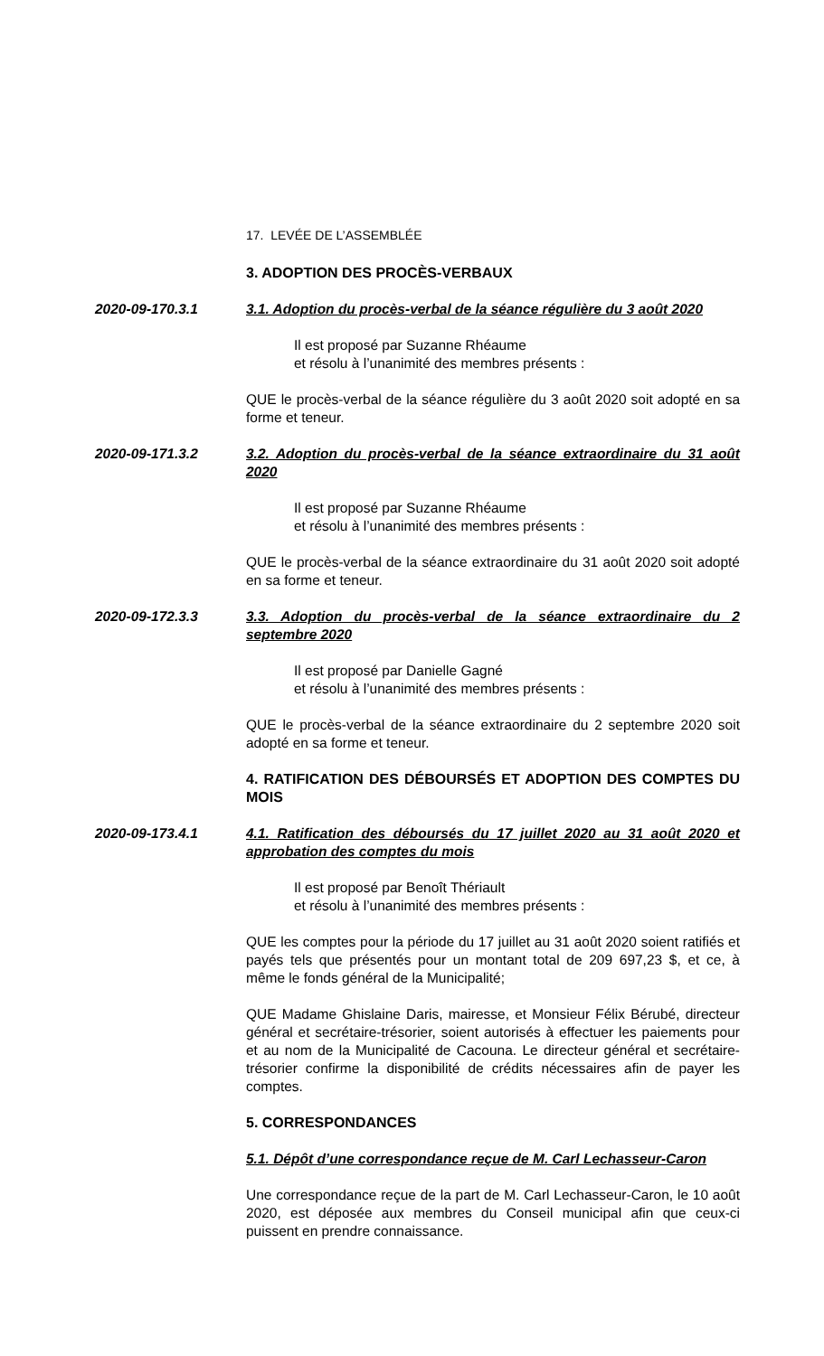17. LEVÉE DE L’ASSEMBLÉE
3. ADOPTION DES PROCÈS-VERBAUX
2020-09-170.3.1 3.1. Adoption du procès-verbal de la séance régulière du 3 août 2020
Il est proposé par Suzanne Rhéaume
et résolu à l’unanimité des membres présents :
QUE le procès-verbal de la séance régulière du 3 août 2020 soit adopté en sa forme et teneur.
2020-09-171.3.2 3.2. Adoption du procès-verbal de la séance extraordinaire du 31 août 2020
Il est proposé par Suzanne Rhéaume
et résolu à l’unanimité des membres présents :
QUE le procès-verbal de la séance extraordinaire du 31 août 2020 soit adopté en sa forme et teneur.
2020-09-172.3.3 3.3. Adoption du procès-verbal de la séance extraordinaire du 2 septembre 2020
Il est proposé par Danielle Gagné
et résolu à l’unanimité des membres présents :
QUE le procès-verbal de la séance extraordinaire du 2 septembre 2020 soit adopté en sa forme et teneur.
4. RATIFICATION DES DÉBOURSÉS ET ADOPTION DES COMPTES DU MOIS
2020-09-173.4.1 4.1. Ratification des déboursés du 17 juillet 2020 au 31 août 2020 et approbation des comptes du mois
Il est proposé par Benoît Thériault
et résolu à l’unanimité des membres présents :
QUE les comptes pour la période du 17 juillet au 31 août 2020 soient ratifiés et payés tels que présentés pour un montant total de 209 697,23 $, et ce, à même le fonds général de la Municipalité;
QUE Madame Ghislaine Daris, mairesse, et Monsieur Félix Bérubé, directeur général et secrétaire-trésorier, soient autorisés à effectuer les paiements pour et au nom de la Municipalité de Cacouna. Le directeur général et secrétaire-trésorier confirme la disponibilité de crédits nécessaires afin de payer les comptes.
5. CORRESPONDANCES
5.1. Dépôt d’une correspondance reçue de M. Carl Lechasseur-Caron
Une correspondance reçue de la part de M. Carl Lechasseur-Caron, le 10 août 2020, est déposée aux membres du Conseil municipal afin que ceux-ci puissent en prendre connaissance.